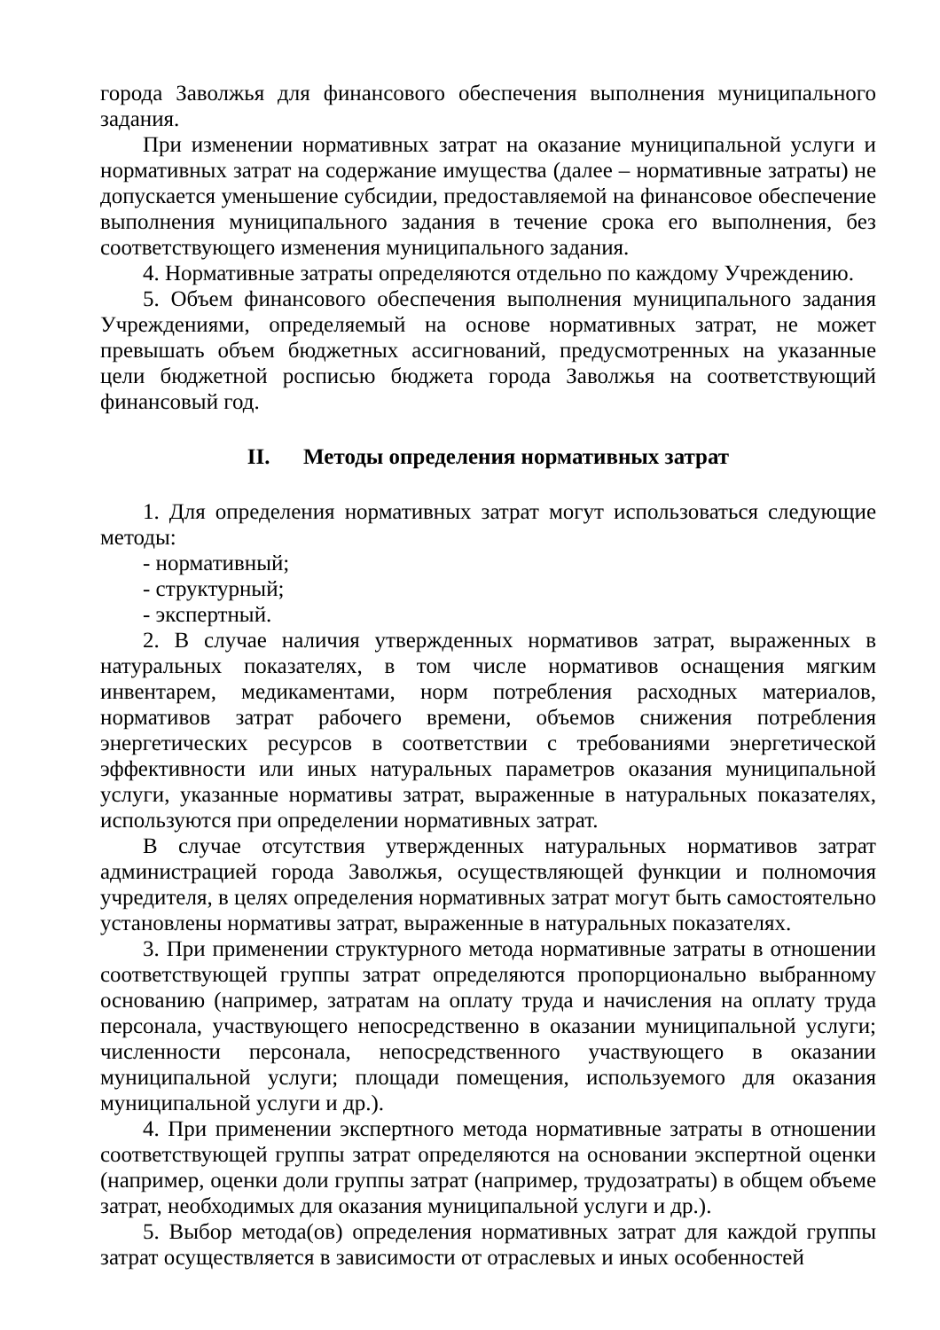города Заволжья для финансового обеспечения выполнения муниципального задания.
При изменении нормативных затрат на оказание муниципальной услуги и нормативных затрат на содержание имущества (далее – нормативные затраты) не допускается уменьшение субсидии, предоставляемой на финансовое обеспечение выполнения муниципального задания в течение срока его выполнения, без соответствующего изменения муниципального задания.
4. Нормативные затраты определяются отдельно по каждому Учреждению.
5. Объем финансового обеспечения выполнения муниципального задания Учреждениями, определяемый на основе нормативных затрат, не может превышать объем бюджетных ассигнований, предусмотренных на указанные цели бюджетной росписью бюджета города Заволжья на соответствующий финансовый год.
II. Методы определения нормативных затрат
1. Для определения нормативных затрат могут использоваться следующие методы:
- нормативный;
- структурный;
- экспертный.
2. В случае наличия утвержденных нормативов затрат, выраженных в натуральных показателях, в том числе нормативов оснащения мягким инвентарем, медикаментами, норм потребления расходных материалов, нормативов затрат рабочего времени, объемов снижения потребления энергетических ресурсов в соответствии с требованиями энергетической эффективности или иных натуральных параметров оказания муниципальной услуги, указанные нормативы затрат, выраженные в натуральных показателях, используются при определении нормативных затрат.
В случае отсутствия утвержденных натуральных нормативов затрат администрацией города Заволжья, осуществляющей функции и полномочия учредителя, в целях определения нормативных затрат могут быть самостоятельно установлены нормативы затрат, выраженные в натуральных показателях.
3. При применении структурного метода нормативные затраты в отношении соответствующей группы затрат определяются пропорционально выбранному основанию (например, затратам на оплату труда и начисления на оплату труда персонала, участвующего непосредственно в оказании муниципальной услуги; численности персонала, непосредственного участвующего в оказании муниципальной услуги; площади помещения, используемого для оказания муниципальной услуги и др.).
4. При применении экспертного метода нормативные затраты в отношении соответствующей группы затрат определяются на основании экспертной оценки (например, оценки доли группы затрат (например, трудозатраты) в общем объеме затрат, необходимых для оказания муниципальной услуги и др.).
5. Выбор метода(ов) определения нормативных затрат для каждой группы затрат осуществляется в зависимости от отраслевых и иных особенностей